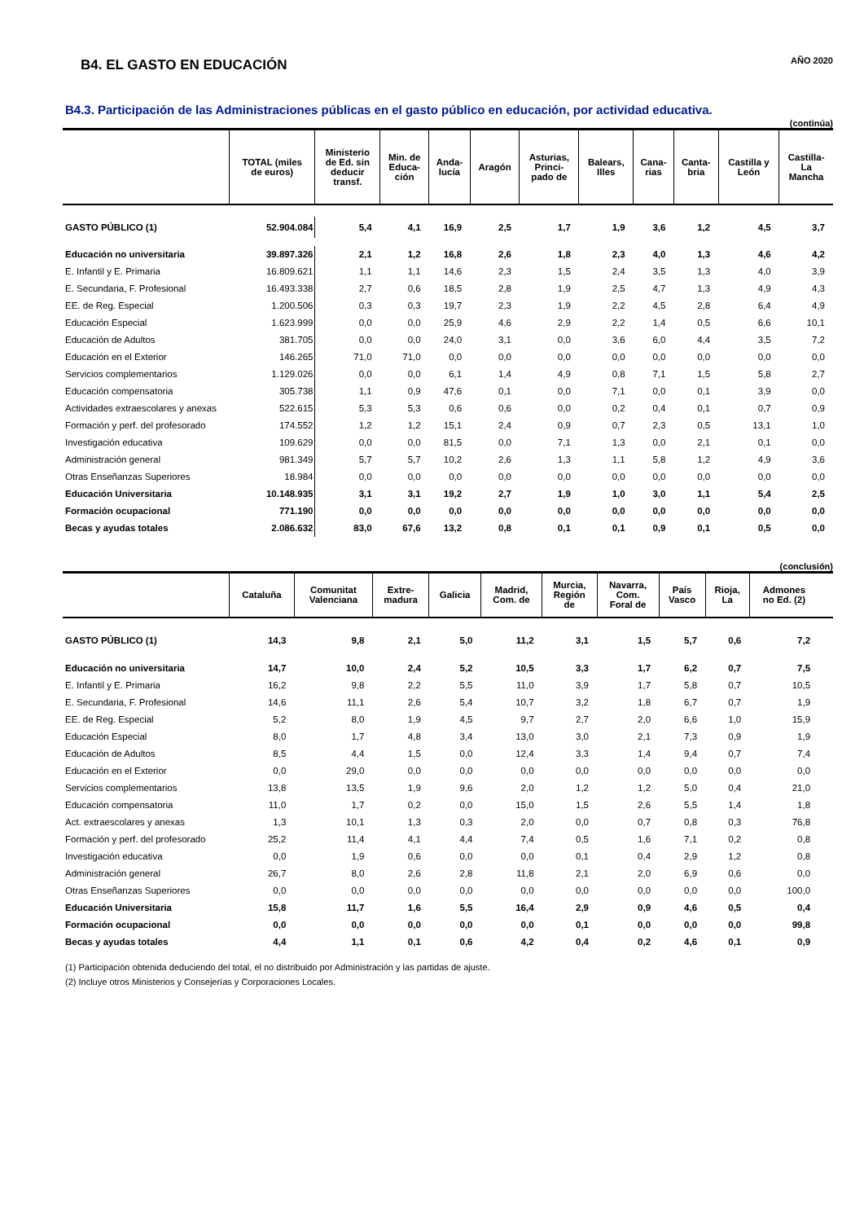B4. EL GASTO EN EDUCACIÓN
AÑO 2020
B4.3. Participación de las Administraciones públicas en el gasto público en educación, por actividad educativa.
(continúa)
| | TOTAL (miles de euros) | Ministerio de Ed. sin deducir transf. | Min. de Educa- ción | Anda- lucía | Aragón | Asturias, Princi- pado de | Balears, Illes | Cana- rias | Canta- bria | Castilla y León | Castilla- La Mancha |
| --- | --- | --- | --- | --- | --- | --- | --- | --- | --- | --- | --- |
| GASTO PÚBLICO (1) | 52.904.084 | 5,4 | 4,1 | 16,9 | 2,5 | 1,7 | 1,9 | 3,6 | 1,2 | 4,5 | 3,7 |
| Educación no universitaria | 39.897.326 | 2,1 | 1,2 | 16,8 | 2,6 | 1,8 | 2,3 | 4,0 | 1,3 | 4,6 | 4,2 |
| E. Infantil y E. Primaria | 16.809.621 | 1,1 | 1,1 | 14,6 | 2,3 | 1,5 | 2,4 | 3,5 | 1,3 | 4,0 | 3,9 |
| E. Secundaria, F. Profesional | 16.493.338 | 2,7 | 0,6 | 18,5 | 2,8 | 1,9 | 2,5 | 4,7 | 1,3 | 4,9 | 4,3 |
| EE. de Reg. Especial | 1.200.506 | 0,3 | 0,3 | 19,7 | 2,3 | 1,9 | 2,2 | 4,5 | 2,8 | 6,4 | 4,9 |
| Educación Especial | 1.623.999 | 0,0 | 0,0 | 25,9 | 4,6 | 2,9 | 2,2 | 1,4 | 0,5 | 6,6 | 10,1 |
| Educación de Adultos | 381.705 | 0,0 | 0,0 | 24,0 | 3,1 | 0,0 | 3,6 | 6,0 | 4,4 | 3,5 | 7,2 |
| Educación en el Exterior | 146.265 | 71,0 | 71,0 | 0,0 | 0,0 | 0,0 | 0,0 | 0,0 | 0,0 | 0,0 | 0,0 |
| Servicios complementarios | 1.129.026 | 0,0 | 0,0 | 6,1 | 1,4 | 4,9 | 0,8 | 7,1 | 1,5 | 5,8 | 2,7 |
| Educación compensatoria | 305.738 | 1,1 | 0,9 | 47,6 | 0,1 | 0,0 | 7,1 | 0,0 | 0,1 | 3,9 | 0,0 |
| Actividades extraescolares y anexas | 522.615 | 5,3 | 5,3 | 0,6 | 0,6 | 0,0 | 0,2 | 0,4 | 0,1 | 0,7 | 0,9 |
| Formación y perf. del profesorado | 174.552 | 1,2 | 1,2 | 15,1 | 2,4 | 0,9 | 0,7 | 2,3 | 0,5 | 13,1 | 1,0 |
| Investigación educativa | 109.629 | 0,0 | 0,0 | 81,5 | 0,0 | 7,1 | 1,3 | 0,0 | 2,1 | 0,1 | 0,0 |
| Administración general | 981.349 | 5,7 | 5,7 | 10,2 | 2,6 | 1,3 | 1,1 | 5,8 | 1,2 | 4,9 | 3,6 |
| Otras Enseñanzas Superiores | 18.984 | 0,0 | 0,0 | 0,0 | 0,0 | 0,0 | 0,0 | 0,0 | 0,0 | 0,0 | 0,0 |
| Educación Universitaria | 10.148.935 | 3,1 | 3,1 | 19,2 | 2,7 | 1,9 | 1,0 | 3,0 | 1,1 | 5,4 | 2,5 |
| Formación ocupacional | 771.190 | 0,0 | 0,0 | 0,0 | 0,0 | 0,0 | 0,0 | 0,0 | 0,0 | 0,0 | 0,0 |
| Becas y ayudas totales | 2.086.632 | 83,0 | 67,6 | 13,2 | 0,8 | 0,1 | 0,1 | 0,9 | 0,1 | 0,5 | 0,0 |
(conclusión)
| | Cataluña | Comunitat Valenciana | Extre- madura | Galicia | Madrid, Com. de | Murcia, Región de | Navarra, Com. Foral de | País Vasco | Rioja, La | Admones no Ed. (2) | |
| --- | --- | --- | --- | --- | --- | --- | --- | --- | --- | --- | --- |
| GASTO PÚBLICO (1) | 14,3 | 9,8 | 2,1 | 5,0 | 11,2 | 3,1 | 1,5 | 5,7 | 0,6 | 7,2 | |
| Educación no universitaria | 14,7 | 10,0 | 2,4 | 5,2 | 10,5 | 3,3 | 1,7 | 6,2 | 0,7 | 7,5 | |
| E. Infantil y E. Primaria | 16,2 | 9,8 | 2,2 | 5,5 | 11,0 | 3,9 | 1,7 | 5,8 | 0,7 | 10,5 | |
| E. Secundaria, F. Profesional | 14,6 | 11,1 | 2,6 | 5,4 | 10,7 | 3,2 | 1,8 | 6,7 | 0,7 | 1,9 | |
| EE. de Reg. Especial | 5,2 | 8,0 | 1,9 | 4,5 | 9,7 | 2,7 | 2,0 | 6,6 | 1,0 | 15,9 | |
| Educación Especial | 8,0 | 1,7 | 4,8 | 3,4 | 13,0 | 3,0 | 2,1 | 7,3 | 0,9 | 1,9 | |
| Educación de Adultos | 8,5 | 4,4 | 1,5 | 0,0 | 12,4 | 3,3 | 1,4 | 9,4 | 0,7 | 7,4 | |
| Educación en el Exterior | 0,0 | 29,0 | 0,0 | 0,0 | 0,0 | 0,0 | 0,0 | 0,0 | 0,0 | 0,0 | |
| Servicios complementarios | 13,8 | 13,5 | 1,9 | 9,6 | 2,0 | 1,2 | 1,2 | 5,0 | 0,4 | 21,0 | |
| Educación compensatoria | 11,0 | 1,7 | 0,2 | 0,0 | 15,0 | 1,5 | 2,6 | 5,5 | 1,4 | 1,8 | |
| Act. extraescolares y anexas | 1,3 | 10,1 | 1,3 | 0,3 | 2,0 | 0,0 | 0,7 | 0,8 | 0,3 | 76,8 | |
| Formación y perf. del profesorado | 25,2 | 11,4 | 4,1 | 4,4 | 7,4 | 0,5 | 1,6 | 7,1 | 0,2 | 0,8 | |
| Investigación educativa | 0,0 | 1,9 | 0,6 | 0,0 | 0,0 | 0,1 | 0,4 | 2,9 | 1,2 | 0,8 | |
| Administración general | 26,7 | 8,0 | 2,6 | 2,8 | 11,8 | 2,1 | 2,0 | 6,9 | 0,6 | 0,0 | |
| Otras Enseñanzas Superiores | 0,0 | 0,0 | 0,0 | 0,0 | 0,0 | 0,0 | 0,0 | 0,0 | 0,0 | 100,0 | |
| Educación Universitaria | 15,8 | 11,7 | 1,6 | 5,5 | 16,4 | 2,9 | 0,9 | 4,6 | 0,5 | 0,4 | |
| Formación ocupacional | 0,0 | 0,0 | 0,0 | 0,0 | 0,0 | 0,1 | 0,0 | 0,0 | 0,0 | 99,8 | |
| Becas y ayudas totales | 4,4 | 1,1 | 0,1 | 0,6 | 4,2 | 0,4 | 0,2 | 4,6 | 0,1 | 0,9 | |
(1) Participación obtenida deduciendo del total, el no distribuido por Administración y las partidas de ajuste.
(2) Incluye otros Ministerios y Consejerías y Corporaciones Locales.